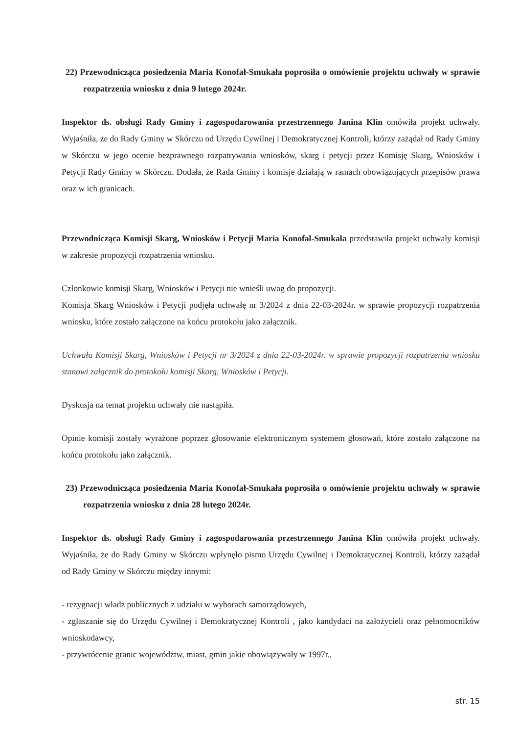22) Przewodnicząca posiedzenia Maria Konofał-Smukała poprosiła o omówienie projektu uchwały w sprawie rozpatrzenia wniosku z dnia 9 lutego 2024r.
Inspektor ds. obsługi Rady Gminy i zagospodarowania przestrzennego Janina Klin omówiła projekt uchwały. Wyjaśniła, że do Rady Gminy w Skórczu od Urzędu Cywilnej i Demokratycznej Kontroli, którzy zażądał od Rady Gminy w Skórczu w jego ocenie bezprawnego rozpatrywania wniosków, skarg i petycji przez Komisję Skarg, Wniosków i Petycji Rady Gminy w Skórczu. Dodała, że Rada Gminy i komisje działają w ramach obowiązujących przepisów prawa oraz w ich granicach.
Przewodnicząca Komisji Skarg, Wniosków i Petycji Maria Konofał-Smukała przedstawiła projekt uchwały komisji w zakresie propozycji rozpatrzenia wniosku.
Członkowie komisji Skarg, Wniosków i Petycji nie wnieśli uwag do propozycji.
Komisja Skarg Wniosków i Petycji podjęła uchwałę nr 3/2024 z dnia 22-03-2024r. w sprawie propozycji rozpatrzenia wniosku, które zostało załączone na końcu protokołu jako załącznik.
Uchwała Komisji Skarg, Wniosków i Petycji nr 3/2024 z dnia 22-03-2024r. w sprawie propozycji rozpatrzenia wniosku stanowi załącznik do protokołu komisji Skarg, Wniosków i Petycji.
Dyskusja na temat projektu uchwały nie nastąpiła.
Opinie komisji zostały wyrażone poprzez głosowanie elektronicznym systemem głosowań, które zostało załączone na końcu protokołu jako załącznik.
23) Przewodnicząca posiedzenia Maria Konofał-Smukała poprosiła o omówienie projektu uchwały w sprawie rozpatrzenia wniosku z dnia 28 lutego 2024r.
Inspektor ds. obsługi Rady Gminy i zagospodarowania przestrzennego Janina Klin omówiła projekt uchwały. Wyjaśniła, że do Rady Gminy w Skórczu wpłynęło pismo Urzędu Cywilnej i Demokratycznej Kontroli, którzy zażądał od Rady Gminy w Skórczu między innymi:
- rezygnacji władz publicznych z udziału w wyborach samorządowych,
- zgłaszanie się do Urzędu Cywilnej i Demokratycznej Kontroli , jako kandydaci na założycieli oraz pełnomocników wnioskodawcy,
- przywrócenie granic województw, miast, gmin jakie obowiązywały w 1997r.,
str. 15